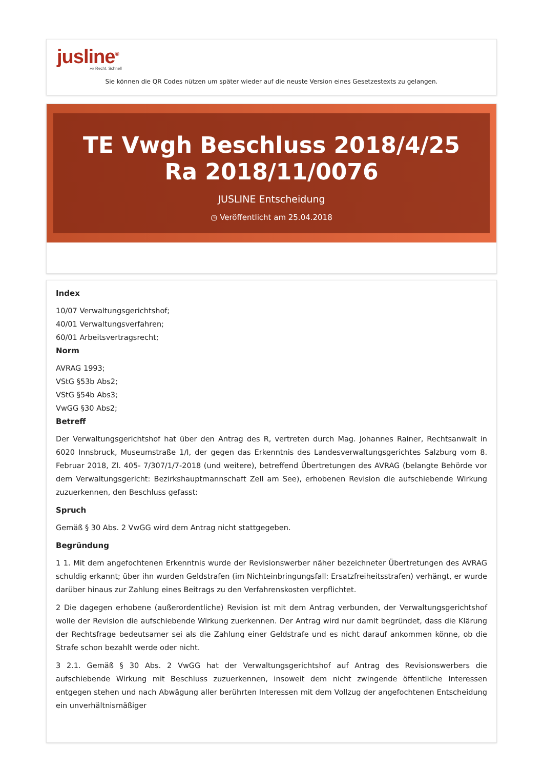jusline<sup>®</sup>
»» Recht. Schnell
Sie können die QR Codes nützen um später wieder auf die neuste Version eines Gesetzestexts zu gelangen.
TE Vwgh Beschluss 2018/4/25 Ra 2018/11/0076
JUSLINE Entscheidung
◷ Veröffentlicht am 25.04.2018
Index
10/07 Verwaltungsgerichtshof;
40/01 Verwaltungsverfahren;
60/01 Arbeitsvertragsrecht;
Norm
AVRAG 1993;
VStG §53b Abs2;
VStG §54b Abs3;
VwGG §30 Abs2;
Betreff
Der Verwaltungsgerichtshof hat über den Antrag des R, vertreten durch Mag. Johannes Rainer, Rechtsanwalt in 6020 Innsbruck, Museumstraße 1/I, der gegen das Erkenntnis des Landesverwaltungsgerichtes Salzburg vom 8. Februar 2018, Zl. 405- 7/307/1/7-2018 (und weitere), betreffend Übertretungen des AVRAG (belangte Behörde vor dem Verwaltungsgericht: Bezirkshauptmannschaft Zell am See), erhobenen Revision die aufschiebende Wirkung zuzuerkennen, den Beschluss gefasst:
Spruch
Gemäß § 30 Abs. 2 VwGG wird dem Antrag nicht stattgegeben.
Begründung
1 1. Mit dem angefochtenen Erkenntnis wurde der Revisionswerber näher bezeichneter Übertretungen des AVRAG schuldig erkannt; über ihn wurden Geldstrafen (im Nichteinbringungsfall: Ersatzfreiheitsstrafen) verhängt, er wurde darüber hinaus zur Zahlung eines Beitrags zu den Verfahrenskosten verpflichtet.
2 Die dagegen erhobene (außerordentliche) Revision ist mit dem Antrag verbunden, der Verwaltungsgerichtshof wolle der Revision die aufschiebende Wirkung zuerkennen. Der Antrag wird nur damit begründet, dass die Klärung der Rechtsfrage bedeutsamer sei als die Zahlung einer Geldstrafe und es nicht darauf ankommen könne, ob die Strafe schon bezahlt werde oder nicht.
3 2.1. Gemäß § 30 Abs. 2 VwGG hat der Verwaltungsgerichtshof auf Antrag des Revisionswerbers die aufschiebende Wirkung mit Beschluss zuzuerkennen, insoweit dem nicht zwingende öffentliche Interessen entgegen stehen und nach Abwägung aller berührten Interessen mit dem Vollzug der angefochtenen Entscheidung ein unverhältnismäßiger